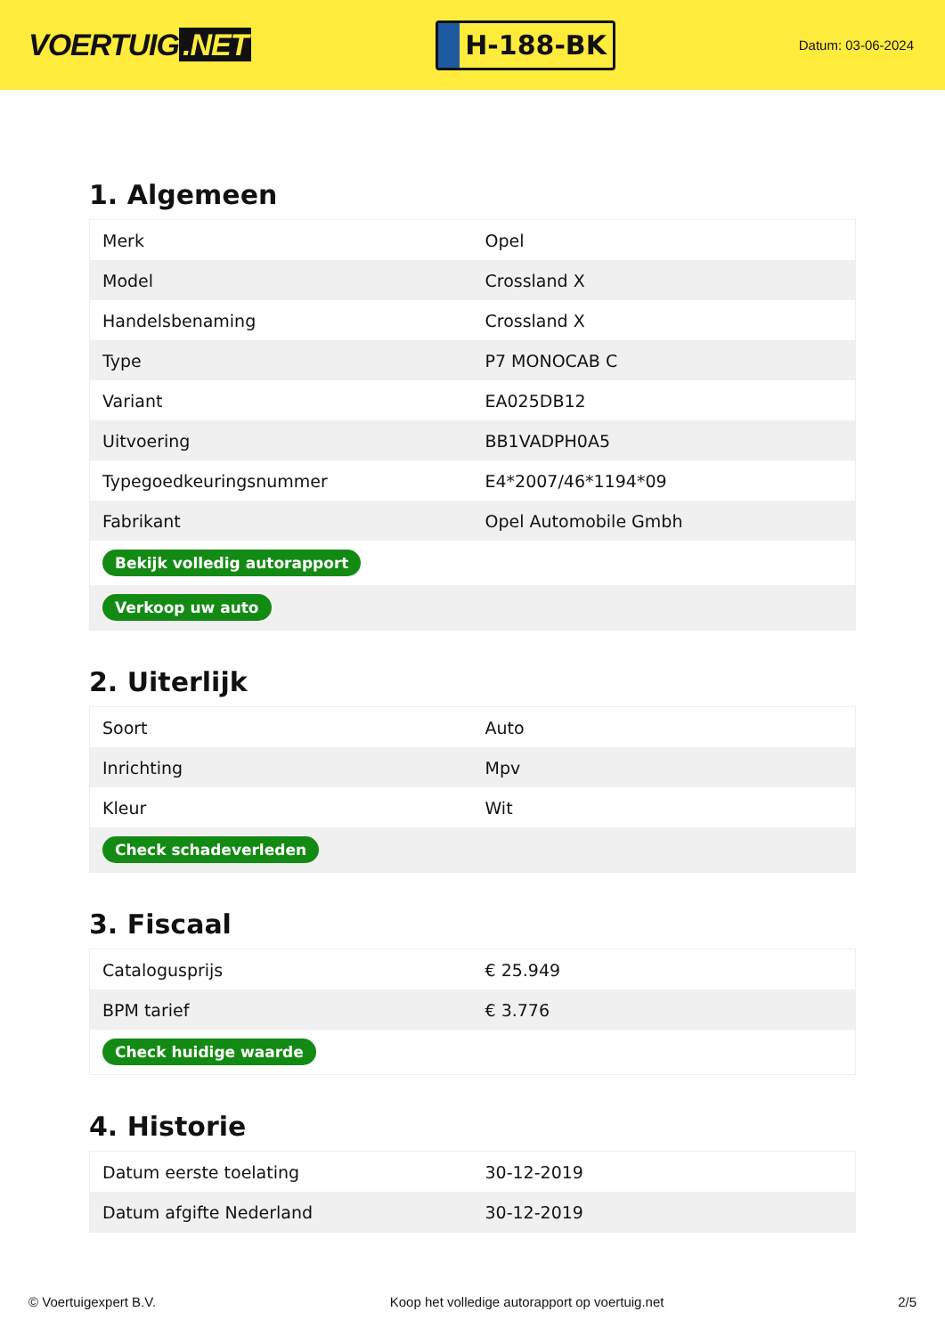VOERTUIG.NET
H-188-BK
Datum: 03-06-2024
1. Algemeen
| Merk | Opel |
| Model | Crossland X |
| Handelsbenaming | Crossland X |
| Type | P7 MONOCAB C |
| Variant | EA025DB12 |
| Uitvoering | BB1VADPH0A5 |
| Typegoedkeuringsnummer | E4*2007/46*1194*09 |
| Fabrikant | Opel Automobile Gmbh |
| Bekijk volledig autorapport | |
| Verkoop uw auto | |
2. Uiterlijk
| Soort | Auto |
| Inrichting | Mpv |
| Kleur | Wit |
| Check schadeverleden | |
3. Fiscaal
| Catalogusprijs | € 25.949 |
| BPM tarief | € 3.776 |
| Check huidige waarde | |
4. Historie
| Datum eerste toelating | 30-12-2019 |
| Datum afgifte Nederland | 30-12-2019 |
© Voertuigexpert B.V. Koop het volledige autorapport op voertuig.net 2/5